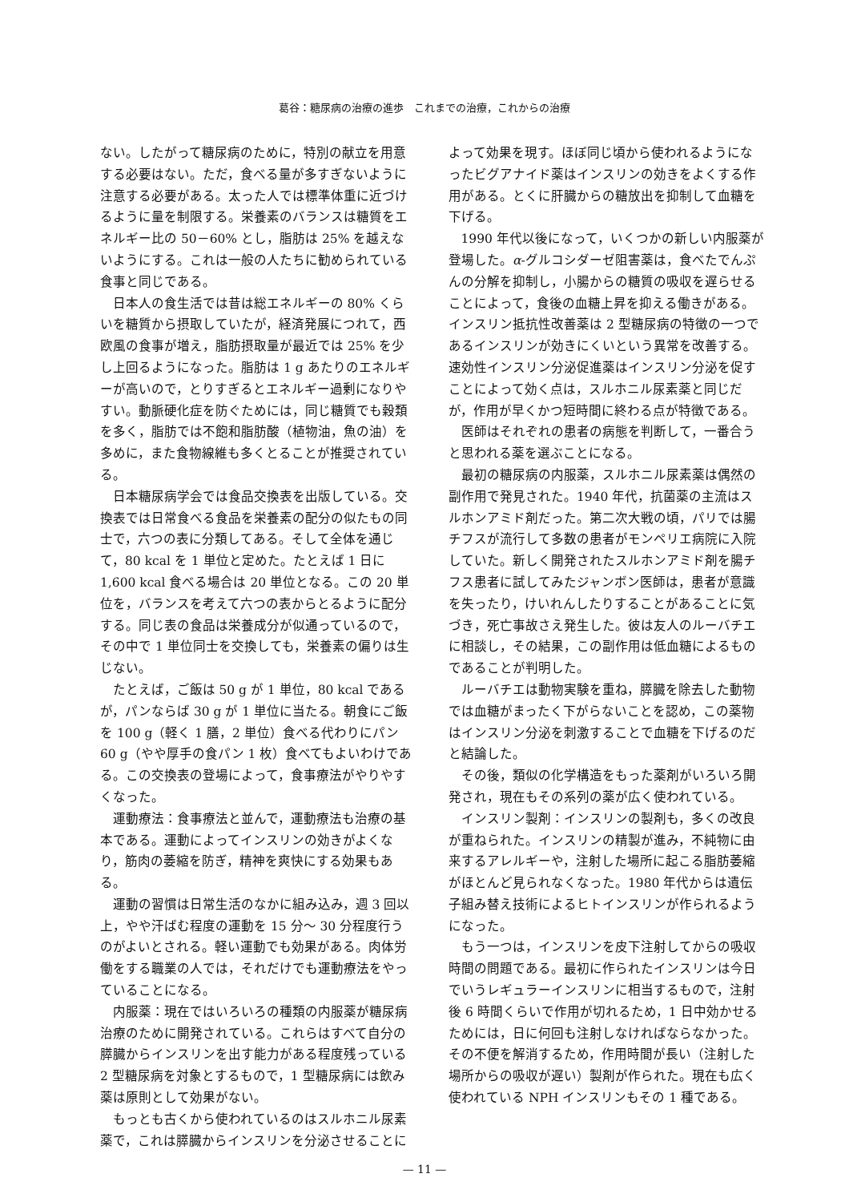葛谷：糖尿病の治療の進歩　これまでの治療，これからの治療
ない。したがって糖尿病のために，特別の献立を用意する必要はない。ただ，食べる量が多すぎないように注意する必要がある。太った人では標準体重に近づけるように量を制限する。栄養素のバランスは糖質をエネルギー比の 50－60% とし，脂肪は 25% を越えないようにする。これは一般の人たちに勧められている食事と同じである。
日本人の食生活では昔は総エネルギーの 80% くらいを糖質から摂取していたが，経済発展につれて，西欧風の食事が増え，脂肪摂取量が最近では 25% を少し上回るようになった。脂肪は 1 g あたりのエネルギーが高いので，とりすぎるとエネルギー過剰になりやすい。動脈硬化症を防ぐためには，同じ糖質でも穀類を多く，脂肪では不飽和脂肪酸（植物油，魚の油）を多めに，また食物線維も多くとることが推奨されている。
日本糖尿病学会では食品交換表を出版している。交換表では日常食べる食品を栄養素の配分の似たもの同士で，六つの表に分類してある。そして全体を通じて，80 kcal を 1 単位と定めた。たとえば 1 日に 1,600 kcal 食べる場合は 20 単位となる。この 20 単位を，バランスを考えて六つの表からとるように配分する。同じ表の食品は栄養成分が似通っているので，その中で 1 単位同士を交換しても，栄養素の偏りは生じない。
たとえば，ご飯は 50 g が 1 単位，80 kcal であるが，パンならば 30 g が 1 単位に当たる。朝食にご飯を 100 g（軽く 1 膳，2 単位）食べる代わりにパン 60 g（やや厚手の食パン 1 枚）食べてもよいわけである。この交換表の登場によって，食事療法がやりやすくなった。
運動療法：食事療法と並んで，運動療法も治療の基本である。運動によってインスリンの効きがよくなり，筋肉の萎縮を防ぎ，精神を爽快にする効果もある。
運動の習慣は日常生活のなかに組み込み，週 3 回以上，やや汗ばむ程度の運動を 15 分～ 30 分程度行うのがよいとされる。軽い運動でも効果がある。肉体労働をする職業の人では，それだけでも運動療法をやっていることになる。
内服薬：現在ではいろいろの種類の内服薬が糖尿病治療のために開発されている。これらはすべて自分の膵臓からインスリンを出す能力がある程度残っている 2 型糖尿病を対象とするもので，1 型糖尿病には飲み薬は原則として効果がない。
もっとも古くから使われているのはスルホニル尿素薬で，これは膵臓からインスリンを分泌させることに
よって効果を現す。ほぼ同じ頃から使われるようになったビグアナイド薬はインスリンの効きをよくする作用がある。とくに肝臓からの糖放出を抑制して血糖を下げる。
1990 年代以後になって，いくつかの新しい内服薬が登場した。α-グルコシダーゼ阻害薬は，食べたでんぷんの分解を抑制し，小腸からの糖質の吸収を遅らせることによって，食後の血糖上昇を抑える働きがある。インスリン抵抗性改善薬は 2 型糖尿病の特徴の一つであるインスリンが効きにくいという異常を改善する。速効性インスリン分泌促進薬はインスリン分泌を促すことによって効く点は，スルホニル尿素薬と同じだが，作用が早くかつ短時間に終わる点が特徴である。
医師はそれぞれの患者の病態を判断して，一番合うと思われる薬を選ぶことになる。
最初の糖尿病の内服薬，スルホニル尿素薬は偶然の副作用で発見された。1940 年代，抗菌薬の主流はスルホンアミド剤だった。第二次大戦の頃，パリでは腸チフスが流行して多数の患者がモンペリエ病院に入院していた。新しく開発されたスルホンアミド剤を腸チフス患者に試してみたジャンボン医師は，患者が意識を失ったり，けいれんしたりすることがあることに気づき，死亡事故さえ発生した。彼は友人のルーバチエに相談し，その結果，この副作用は低血糖によるものであることが判明した。
ルーバチエは動物実験を重ね，膵臓を除去した動物では血糖がまったく下がらないことを認め，この薬物はインスリン分泌を刺激することで血糖を下げるのだと結論した。
その後，類似の化学構造をもった薬剤がいろいろ開発され，現在もその系列の薬が広く使われている。
インスリン製剤：インスリンの製剤も，多くの改良が重ねられた。インスリンの精製が進み，不純物に由来するアレルギーや，注射した場所に起こる脂肪萎縮がほとんど見られなくなった。1980 年代からは遺伝子組み替え技術によるヒトインスリンが作られるようになった。
もう一つは，インスリンを皮下注射してからの吸収時間の問題である。最初に作られたインスリンは今日でいうレギュラーインスリンに相当するもので，注射後 6 時間くらいで作用が切れるため，1 日中効かせるためには，日に何回も注射しなければならなかった。その不便を解消するため，作用時間が長い（注射した場所からの吸収が遅い）製剤が作られた。現在も広く使われている NPH インスリンもその 1 種である。
— 11 —